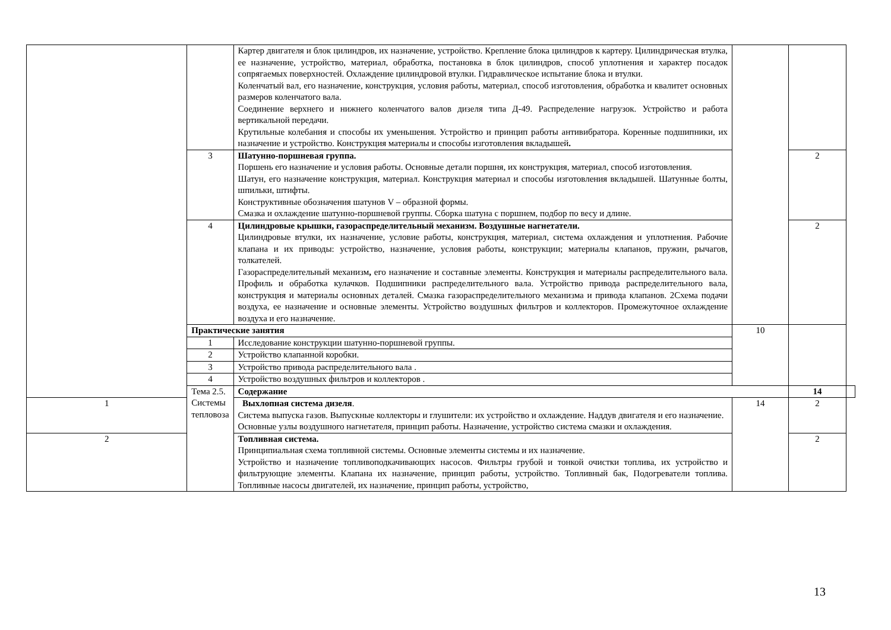| | | Картер двигателя и блок цилиндров, их назначение, устройство. Крепление блока цилиндров к картеру. Цилиндрическая втулка, ее назначение, устройство, материал, обработка, постановка в блок цилиндров, способ уплотнения и характер посадок сопрягаемых поверхностей. Охлаждение цилиндровой втулки. Гидравлическое испытание блока и втулки. Коленчатый вал, его назначение, конструкция, условия работы, материал, способ изготовления, обработка и квалитет основных размеров коленчатого вала. Соединение верхнего и нижнего коленчатого валов дизеля типа Д-49. Распределение нагрузок. Устройство и работа вертикальной передачи. Крутильные колебания и способы их уменьшения. Устройство и принцип работы антивибратора. Коренные подшипники, их назначение и устройство. Конструкция материалы и способы изготовления вкладышей . | | | |
| | 3 | Шатунно-поршневая группа. Поршень его назначение и условия работы. Основные детали поршня, их конструкция, материал, способ изготовления. Шатун, его назначение конструкция, материал. Конструкция материал и способы изготовления вкладышей. Шатунные болты, шпильки, штифты. Конструктивные обозначения шатунов V – образной формы. Смазка и охлаждение шатунно-поршневой группы. Сборка шатуна с поршнем, подбор по весу и длине. | | 2 | |
| | 4 | Цилиндровые крышки, газораспределительный механизм. Воздушные нагнетатели. Цилиндровые втулки, их назначение, условие работы, конструкция, материал, система охлаждения и уплотнения. Рабочие клапана и их приводы: устройство, назначение, условия работы, конструкции; материалы клапанов, пружин, рычагов, толкателей. Газораспределительный механизм , его назначение и составные элементы. Конструкция и материалы распределительного вала. Профиль и обработка кулачков. Подшипники распределительного вала. Устройство привода распределительного вала, конструкция и материалы основных деталей. Смазка газораспределительного механизма и привода клапанов. 2Схема подачи воздуха, ее назначение и основные элементы. Устройство воздушных фильтров и коллекторов. Промежуточное охлаждение воздуха и его назначение. | | 2 | |
| | Практические занятия | | 10 | | |
| | 1 | Исследование конструкции шатунно-поршневой группы. | | | |
| | 2 | Устройство клапанной коробки. | | | |
| | 3 | Устройство привода распределительного вала . | | | |
| | 4 | Устройство воздушных фильтров и коллекторов . | | | |
| | Тема 2.5. Системы тепловоза | Содержание | | 14 | |
| 1 | | Выхлопная система дизеля . Система выпуска газов. Выпускные коллекторы и глушители: их устройство и охлаждение. Наддув двигателя и его назначение. Основные узлы воздушного нагнетателя, принцип работы. Назначение, устройство система смазки и охлаждения. | 14 | 2 | |
| 2 | | Топливная система. Принципиальная схема топливной системы. Основные элементы системы и их назначение. Устройство и назначение топливоподкачивающих насосов. Фильтры грубой и тонкой очистки топлива, их устройство и фильтрующие элементы. Клапана их назначение, принцип работы, устройство. Топливный бак, Подогреватели топлива. Топливные насосы двигателей, их назначение, принцип работы, устройство, | | 2 | |
13